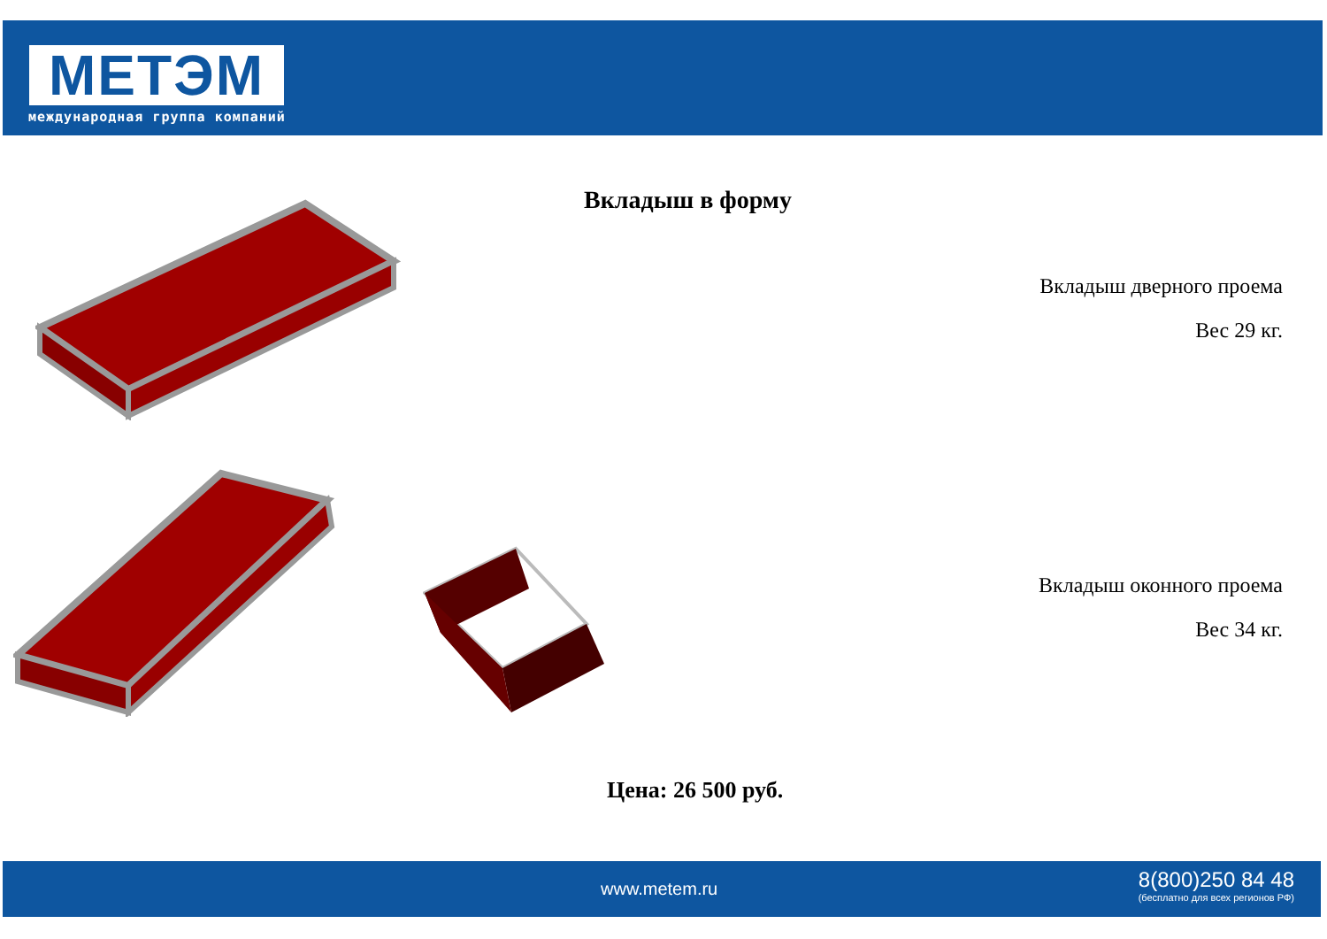МЕТЭМ
международная группа компаний
Вкладыш в форму
Вкладыш дверного проема
Вес 29 кг.
Вкладыш оконного проема
Вес 34 кг.
Цена: 26 500 руб.
www.metem.ru
8(800)250 84 48
(бесплатно для всех регионов РФ)